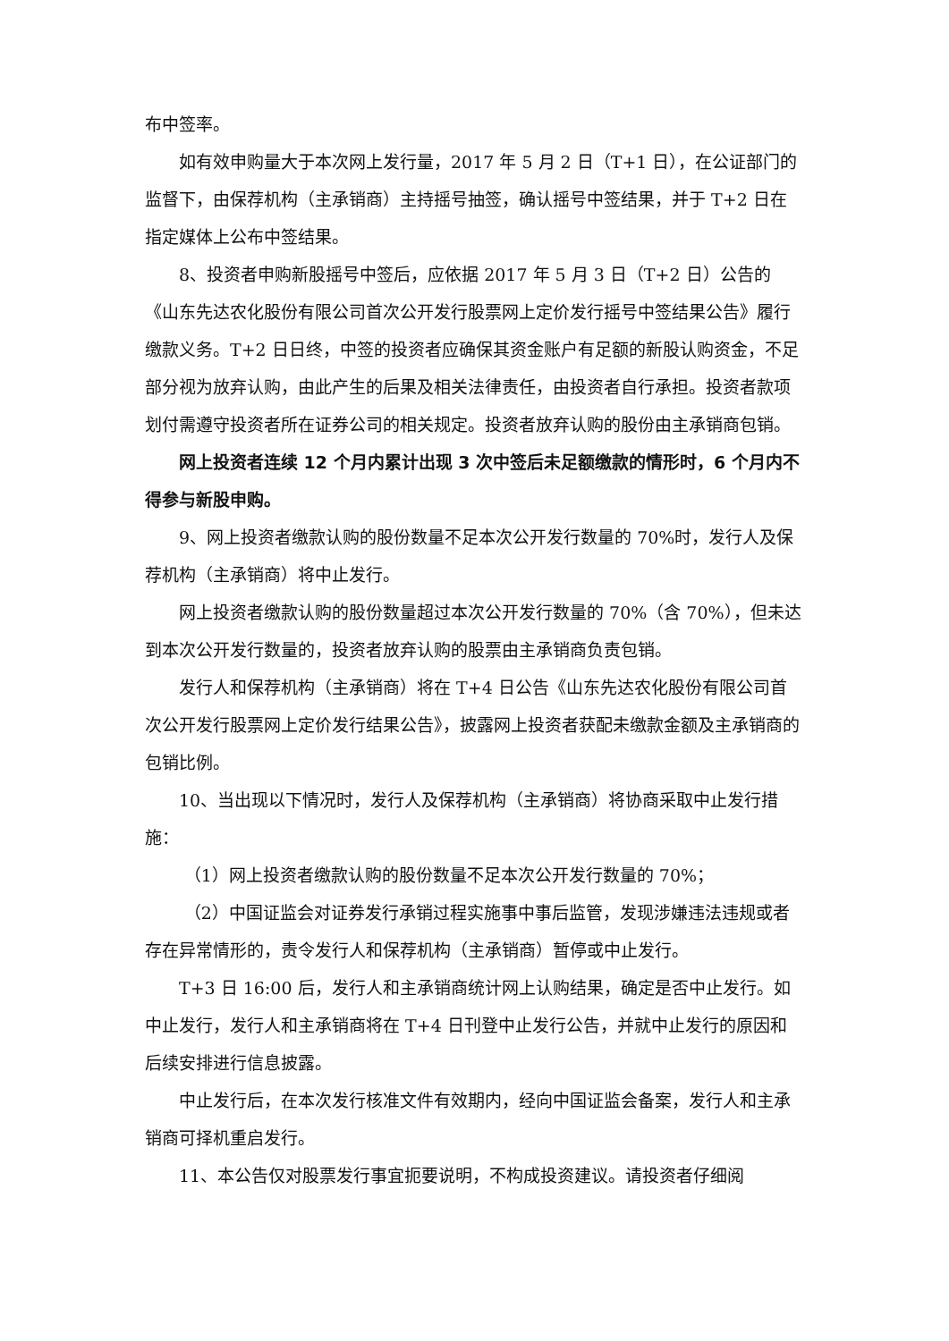布中签率。
如有效申购量大于本次网上发行量，2017 年 5 月 2 日（T+1 日），在公证部门的监督下，由保荐机构（主承销商）主持摇号抽签，确认摇号中签结果，并于 T+2 日在指定媒体上公布中签结果。
8、投资者申购新股摇号中签后，应依据 2017 年 5 月 3 日（T+2 日）公告的《山东先达农化股份有限公司首次公开发行股票网上定价发行摇号中签结果公告》履行缴款义务。T+2 日日终，中签的投资者应确保其资金账户有足额的新股认购资金，不足部分视为放弃认购，由此产生的后果及相关法律责任，由投资者自行承担。投资者款项划付需遵守投资者所在证券公司的相关规定。投资者放弃认购的股份由主承销商包销。
网上投资者连续 12 个月内累计出现 3 次中签后未足额缴款的情形时，6 个月内不得参与新股申购。
9、网上投资者缴款认购的股份数量不足本次公开发行数量的 70%时，发行人及保荐机构（主承销商）将中止发行。
网上投资者缴款认购的股份数量超过本次公开发行数量的 70%（含 70%），但未达到本次公开发行数量的，投资者放弃认购的股票由主承销商负责包销。
发行人和保荐机构（主承销商）将在 T+4 日公告《山东先达农化股份有限公司首次公开发行股票网上定价发行结果公告》，披露网上投资者获配未缴款金额及主承销商的包销比例。
10、当出现以下情况时，发行人及保荐机构（主承销商）将协商采取中止发行措施：
（1）网上投资者缴款认购的股份数量不足本次公开发行数量的 70%；
（2）中国证监会对证券发行承销过程实施事中事后监管，发现涉嫌违法违规或者存在异常情形的，责令发行人和保荐机构（主承销商）暂停或中止发行。
T+3 日 16:00 后，发行人和主承销商统计网上认购结果，确定是否中止发行。如中止发行，发行人和主承销商将在 T+4 日刊登中止发行公告，并就中止发行的原因和后续安排进行信息披露。
中止发行后，在本次发行核准文件有效期内，经向中国证监会备案，发行人和主承销商可择机重启发行。
11、本公告仅对股票发行事宜扼要说明，不构成投资建议。请投资者仔细阅